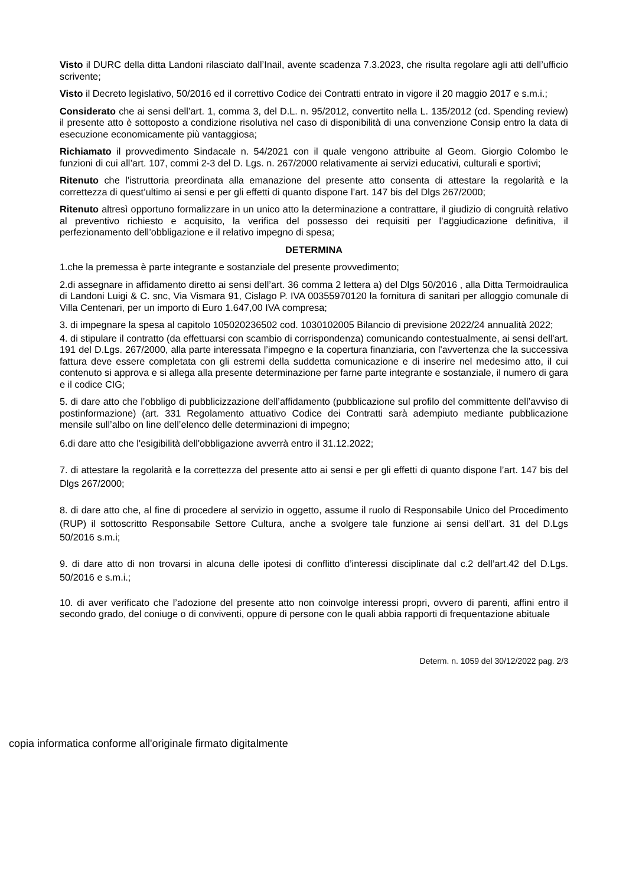Visto il DURC della ditta Landoni rilasciato dall’Inail, avente scadenza 7.3.2023, che risulta regolare agli atti dell’ufficio scrivente;
Visto il Decreto legislativo, 50/2016 ed il correttivo Codice dei Contratti entrato in vigore il 20 maggio 2017 e s.m.i.;
Considerato che ai sensi dell’art. 1, comma 3, del D.L. n. 95/2012, convertito nella L. 135/2012 (cd. Spending review) il presente atto è sottoposto a condizione risolutiva nel caso di disponibilità di una convenzione Consip entro la data di esecuzione economicamente più vantaggiosa;
Richiamato il provvedimento Sindacale n. 54/2021 con il quale vengono attribuite al Geom. Giorgio Colombo le funzioni di cui all’art. 107, commi 2-3 del D. Lgs. n. 267/2000 relativamente ai servizi educativi, culturali e sportivi;
Ritenuto che l’istruttoria preordinata alla emanazione del presente atto consenta di attestare la regolarità e la correttezza di quest’ultimo ai sensi e per gli effetti di quanto dispone l’art. 147 bis del Dlgs 267/2000;
Ritenuto altresì opportuno formalizzare in un unico atto la determinazione a contrattare, il giudizio di congruità relativo al preventivo richiesto e acquisito, la verifica del possesso dei requisiti per l’aggiudicazione definitiva, il perfezionamento dell’obbligazione e il relativo impegno di spesa;
DETERMINA
1.che la premessa è parte integrante e sostanziale del presente provvedimento;
2.di assegnare in affidamento diretto ai sensi dell’art. 36 comma 2 lettera a) del Dlgs 50/2016 , alla Ditta Termoidraulica di Landoni Luigi & C. snc, Via Vismara 91, Cislago P. IVA 00355970120 la fornitura di sanitari per alloggio comunale di Villa Centenari, per un importo di Euro 1.647,00 IVA compresa;
3. di impegnare la spesa al capitolo 105020236502 cod. 1030102005 Bilancio di previsione 2022/24 annualità 2022;
4. di stipulare il contratto (da effettuarsi con scambio di corrispondenza) comunicando contestualmente, ai sensi dell'art. 191 del D.Lgs. 267/2000, alla parte interessata l’impegno e la copertura finanziaria, con l'avvertenza che la successiva fattura deve essere completata con gli estremi della suddetta comunicazione e di inserire nel medesimo atto, il cui contenuto si approva e si allega alla presente determinazione per farne parte integrante e sostanziale, il numero di gara e il codice CIG;
5. di dare atto che l’obbligo di pubblicizzazione dell’affidamento (pubblicazione sul profilo del committente dell’avviso di postinformazione) (art. 331 Regolamento attuativo Codice dei Contratti sarà adempiuto mediante pubblicazione mensile sull’albo on line dell’elenco delle determinazioni di impegno;
6.di dare atto che l'esigibilità dell'obbligazione avverrà entro il 31.12.2022;
7. di attestare la regolarità e la correttezza del presente atto ai sensi e per gli effetti di quanto dispone l’art. 147 bis del Dlgs 267/2000;
8. di dare atto che, al fine di procedere al servizio in oggetto, assume il ruolo di Responsabile Unico del Procedimento (RUP) il sottoscritto Responsabile Settore Cultura, anche a svolgere tale funzione ai sensi dell’art. 31 del D.Lgs 50/2016 s.m.i;
9. di dare atto di non trovarsi in alcuna delle ipotesi di conflitto d’interessi disciplinate dal c.2 dell’art.42 del D.Lgs. 50/2016 e s.m.i.;
10. di aver verificato che l’adozione del presente atto non coinvolge interessi propri, ovvero di parenti, affini entro il secondo grado, del coniuge o di conviventi, oppure di persone con le quali abbia rapporti di frequentazione abituale
Determ. n. 1059 del 30/12/2022 pag. 2/3
copia informatica conforme all'originale firmato digitalmente